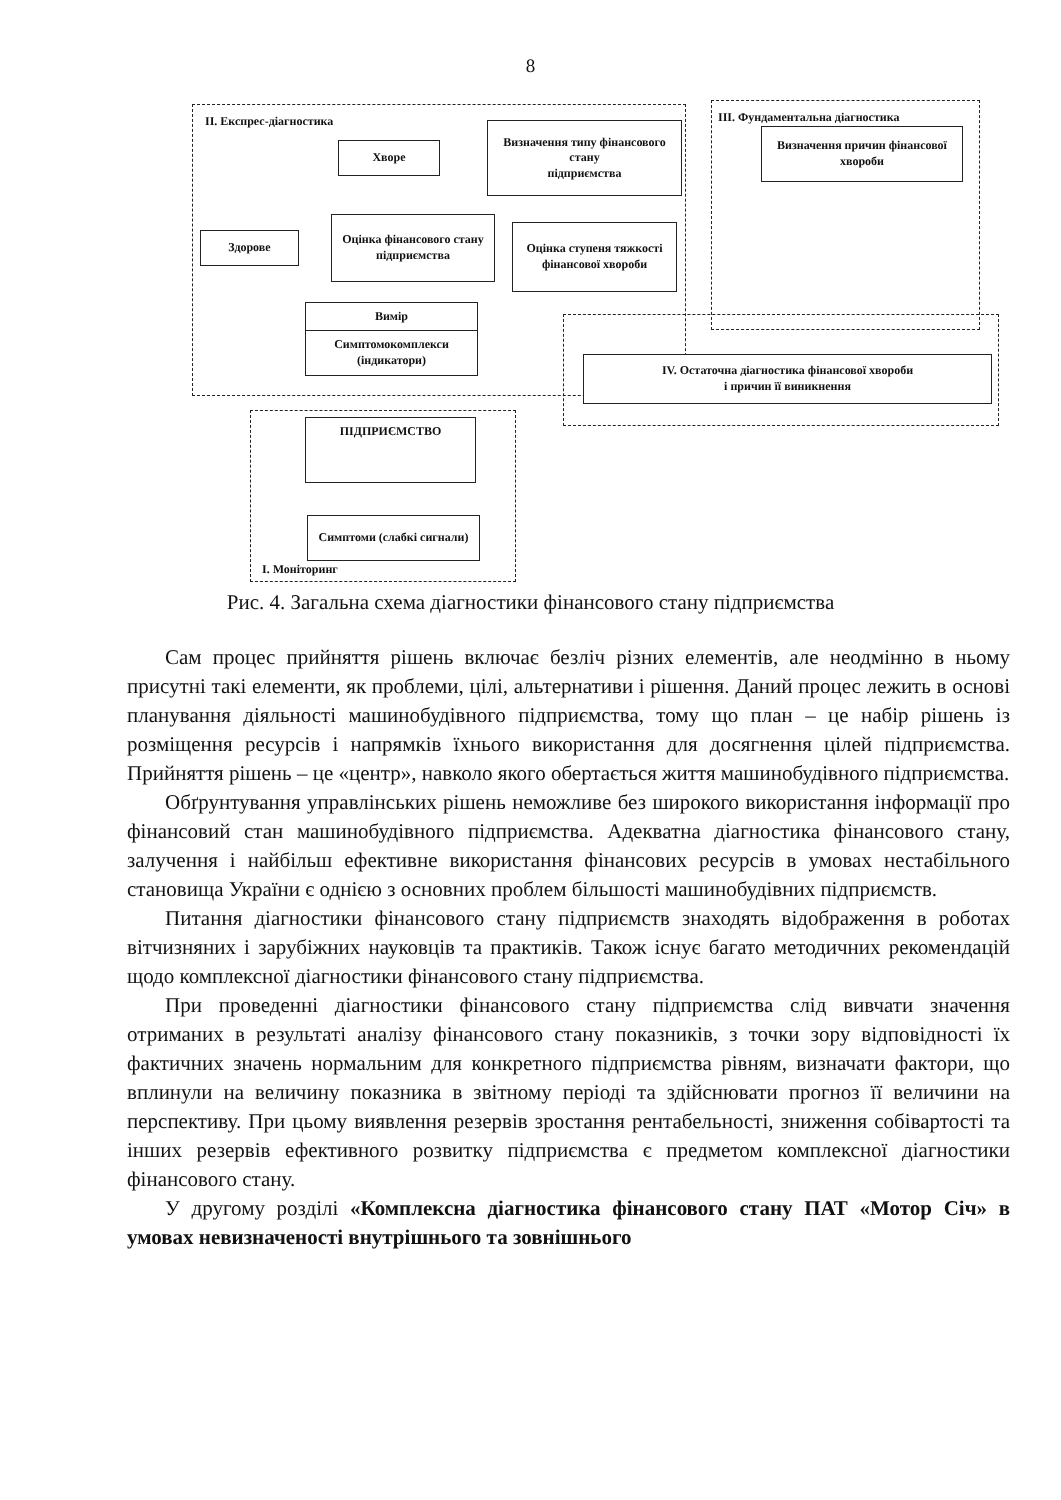8
II. Експрес-діагностика
III. Фундаментальна діагностика
I. Моніторинг
Хворе
Визначення типу фінансового стану
підприємства
Оцінка фінансового стану
підприємства
Здорове
Оцінка ступеня тяжкості фінансової хвороби
Вимір
Симптомокомплекси (індикатори)
Визначення причин фінансової хвороби
IV. Остаточна діагностика фінансової хвороби
і причин її виникнення
ПІДПРИЄМСТВО
Симптоми (слабкі сигнали)
Рис. 4. Загальна схема діагностики фінансового стану підприємства
Сам процес прийняття рішень включає безліч різних елементів, але неодмінно в ньому присутні такі елементи, як проблеми, цілі, альтернативи і рішення. Даний процес лежить в основі планування діяльності машинобудівного підприємства, тому що план – це набір рішень із розміщення ресурсів і напрямків їхнього використання для досягнення цілей підприємства. Прийняття рішень – це «центр», навколо якого обертається життя машинобудівного підприємства.
Обґрунтування управлінських рішень неможливе без широкого використання інформації про фінансовий стан машинобудівного підприємства. Адекватна діагностика фінансового стану, залучення і найбільш ефективне використання фінансових ресурсів в умовах нестабільного становища України є однією з основних проблем більшості машинобудівних підприємств.
Питання діагностики фінансового стану підприємств знаходять відображення в роботах вітчизняних і зарубіжних науковців та практиків. Також існує багато методичних рекомендацій щодо комплексної діагностики фінансового стану підприємства.
При проведенні діагностики фінансового стану підприємства слід вивчати значення отриманих в результаті аналізу фінансового стану показників, з точки зору відповідності їх фактичних значень нормальним для конкретного підприємства рівням, визначати фактори, що вплинули на величину показника в звітному періоді та здійснювати прогноз її величини на перспективу. При цьому виявлення резервів зростання рентабельності, зниження собівартості та інших резервів ефективного розвитку підприємства є предметом комплексної діагностики фінансового стану.
У другому розділі «Комплексна діагностика фінансового стану ПАТ «Мотор Січ» в умовах невизначеності внутрішнього та зовнішнього